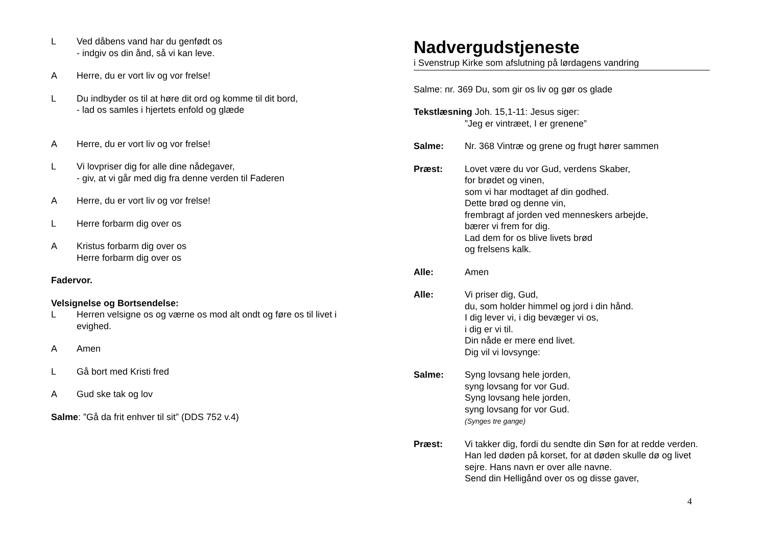L Ved dåbens vand har du genfødt os
- indgiv os din ånd, så vi kan leve.
A Herre, du er vort liv og vor frelse!
L Du indbyder os til at høre dit ord og komme til dit bord,
- lad os samles i hjertets enfold og glæde
A Herre, du er vort liv og vor frelse!
L Vi lovpriser dig for alle dine nådegaver,
- giv, at vi går med dig fra denne verden til Faderen
A Herre, du er vort liv og vor frelse!
L Herre forbarm dig over os
A Kristus forbarm dig over os
Herre forbarm dig over os
Fadervor.
Velsignelse og Bortsendelse:
L Herren velsigne os og værne os mod alt ondt og føre os til livet i evighed.
A Amen
L Gå bort med Kristi fred
A Gud ske tak og lov
Salme: ”Gå da frit enhver til sit” (DDS 752 v.4)
Nadvergudstjeneste
i Svenstrup Kirke som afslutning på lørdagens vandring
Salme: nr. 369 Du, som gir os liv og gør os glade
Tekstlæsning Joh. 15,1-11: Jesus siger:
”Jeg er vintræet, I er grenene”
Salme: Nr. 368 Vintræ og grene og frugt hører sammen
Præst: Lovet være du vor Gud, verdens Skaber,
for brødet og vinen,
som vi har modtaget af din godhed.
Dette brød og denne vin,
frembragt af jorden ved menneskers arbejde,
bærer vi frem for dig.
Lad dem for os blive livets brød
og frelsens kalk.
Alle: Amen
Alle: Vi priser dig, Gud,
du, som holder himmel og jord i din hånd.
I dig lever vi, i dig bevæger vi os,
i dig er vi til.
Din nåde er mere end livet.
Dig vil vi lovsynge:
Salme: Syng lovsang hele jorden,
syng lovsang for vor Gud.
Syng lovsang hele jorden,
syng lovsang for vor Gud.
(Synges tre gange)
Præst: Vi takker dig, fordi du sendte din Søn for at redde verden. Han led døden på korset, for at døden skulle dø og livet sejre. Hans navn er over alle navne.
Send din Helligånd over os og disse gaver,
4